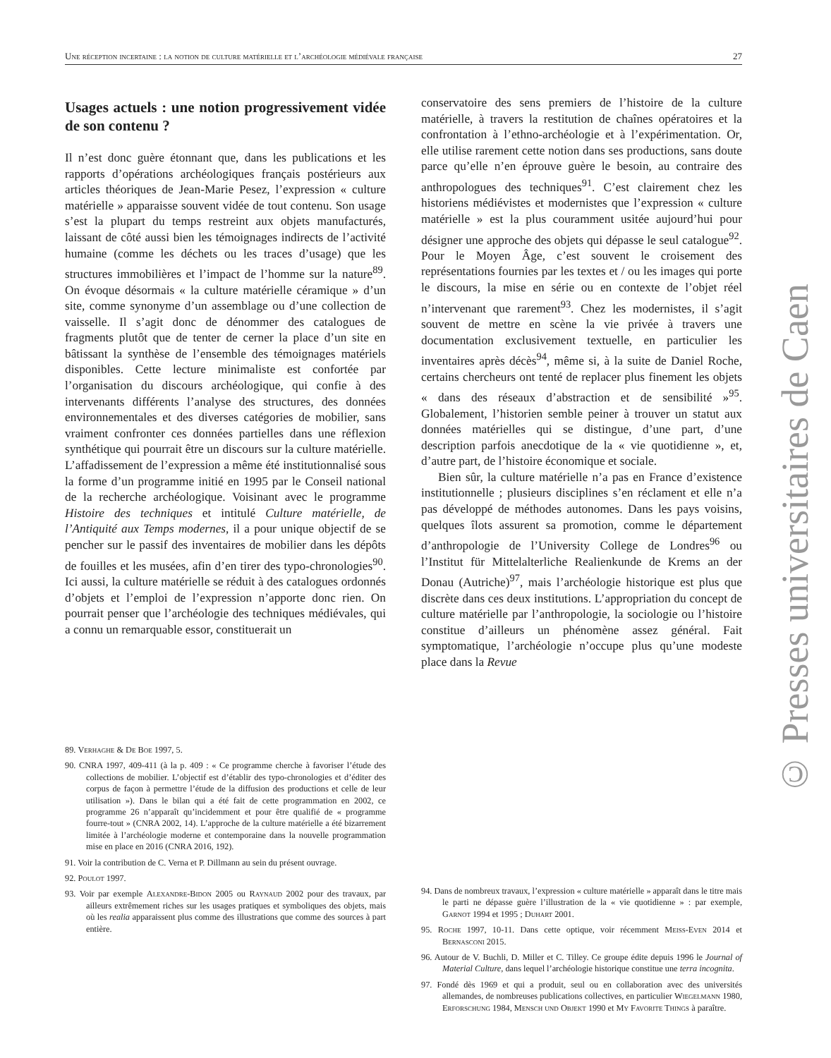Une réception incertaine : la notion de culture matérielle et l’archéologie médiévale française 27
Usages actuels : une notion progressivement vidée de son contenu ?
Il n’est donc guère étonnant que, dans les publications et les rapports d’opérations archéologiques français postérieurs aux articles théoriques de Jean-Marie Pesez, l’expression « culture matérielle » apparaisse souvent vidée de tout contenu. Son usage s’est la plupart du temps restreint aux objets manufacturés, laissant de côté aussi bien les témoignages indirects de l’activité humaine (comme les déchets ou les traces d’usage) que les structures immobilières et l’impact de l’homme sur la nature<sup>89</sup>. On évoque désormais « la culture matérielle céramique » d’un site, comme synonyme d’un assemblage ou d’une collection de vaisselle. Il s’agit donc de dénommer des catalogues de fragments plutôt que de tenter de cerner la place d’un site en bâtissant la synthèse de l’ensemble des témoignages matériels disponibles. Cette lecture minimaliste est confortée par l’organisation du discours archéologique, qui confie à des intervenants différents l’analyse des structures, des données environnementales et des diverses catégories de mobilier, sans vraiment confronter ces données partielles dans une réflexion synthétique qui pourrait être un discours sur la culture matérielle. L’affadissement de l’expression a même été institutionnalisé sous la forme d’un programme initié en 1995 par le Conseil national de la recherche archéologique. Voisinant avec le programme Histoire des techniques et intitulé Culture matérielle, de l’Antiquité aux Temps modernes, il a pour unique objectif de se pencher sur le passif des inventaires de mobilier dans les dépôts de fouilles et les musées, afin d’en tirer des typo-chronologies<sup>90</sup>. Ici aussi, la culture matérielle se réduit à des catalogues ordonnés d’objets et l’emploi de l’expression n’apporte donc rien. On pourrait penser que l’archéologie des techniques médiévales, qui a connu un remarquable essor, constituerait un
conservatoire des sens premiers de l’histoire de la culture matérielle, à travers la restitution de chaînes opératoires et la confrontation à l’ethno-archéologie et à l’expérimentation. Or, elle utilise rarement cette notion dans ses productions, sans doute parce qu’elle n’en éprouve guère le besoin, au contraire des anthropologues des techniques<sup>91</sup>. C’est clairement chez les historiens médiévistes et modernistes que l’expression « culture matérielle » est la plus couramment usitée aujourd’hui pour désigner une approche des objets qui dépasse le seul catalogue<sup>92</sup>. Pour le Moyen Âge, c’est souvent le croisement des représentations fournies par les textes et / ou les images qui porte le discours, la mise en série ou en contexte de l’objet réel n’intervenant que rarement<sup>93</sup>. Chez les modernistes, il s’agit souvent de mettre en scène la vie privée à travers une documentation exclusivement textuelle, en particulier les inventaires après décès<sup>94</sup>, même si, à la suite de Daniel Roche, certains chercheurs ont tenté de replacer plus finement les objets « dans des réseaux d’abstraction et de sensibilité »<sup>95</sup>. Globalement, l’historien semble peiner à trouver un statut aux données matérielles qui se distingue, d’une part, d’une description parfois anecdotique de la « vie quotidienne », et, d’autre part, de l’histoire économique et sociale.
Bien sûr, la culture matérielle n’a pas en France d’existence institutionnelle ; plusieurs disciplines s’en réclament et elle n’a pas développé de méthodes autonomes. Dans les pays voisins, quelques îlots assurent sa promotion, comme le département d’anthropologie de l’University College de Londres<sup>96</sup> ou l’Institut für Mittelalterliche Realienkunde de Krems an der Donau (Autriche)<sup>97</sup>, mais l’archéologie historique est plus que discrète dans ces deux institutions. L’appropriation du concept de culture matérielle par l’anthropologie, la sociologie ou l’histoire constitue d’ailleurs un phénomène assez général. Fait symptomatique, l’archéologie n’occupe plus qu’une modeste place dans la Revue
89. Verhaghe & De Boe 1997, 5.
90. CNRA 1997, 409-411 (à la p. 409 : « Ce programme cherche à favoriser l’étude des collections de mobilier. L’objectif est d’établir des typo-chronologies et d’éditer des corpus de façon à permettre l’étude de la diffusion des productions et celle de leur utilisation »). Dans le bilan qui a été fait de cette programmation en 2002, ce programme 26 n’apparaît qu’incidemment et pour être qualifié de « programme fourre-tout » (CNRA 2002, 14). L’approche de la culture matérielle a été bizarrement limitée à l’archéologie moderne et contemporaine dans la nouvelle programmation mise en place en 2016 (CNRA 2016, 192).
91. Voir la contribution de C. Verna et P. Dillmann au sein du présent ouvrage.
92. Poulot 1997.
93. Voir par exemple Alexandre-Bidon 2005 ou Raynaud 2002 pour des travaux, par ailleurs extrêmement riches sur les usages pratiques et symboliques des objets, mais où les realia apparaissent plus comme des illustrations que comme des sources à part entière.
94. Dans de nombreux travaux, l’expression « culture matérielle » apparaît dans le titre mais le parti ne dépasse guère l’illustration de la « vie quotidienne » : par exemple, Garnot 1994 et 1995 ; Duhart 2001.
95. Roche 1997, 10-11. Dans cette optique, voir récemment Meiss-Even 2014 et Bernasconi 2015.
96. Autour de V. Buchli, D. Miller et C. Tilley. Ce groupe édite depuis 1996 le Journal of Material Culture, dans lequel l’archéologie historique constitue une terra incognita.
97. Fondé dès 1969 et qui a produit, seul ou en collaboration avec des universités allemandes, de nombreuses publications collectives, en particulier Wiegelmann 1980, Erforschung 1984, Mensch und Objekt 1990 et My Favorite Things à paraître.
© Presses universitaires de Caen